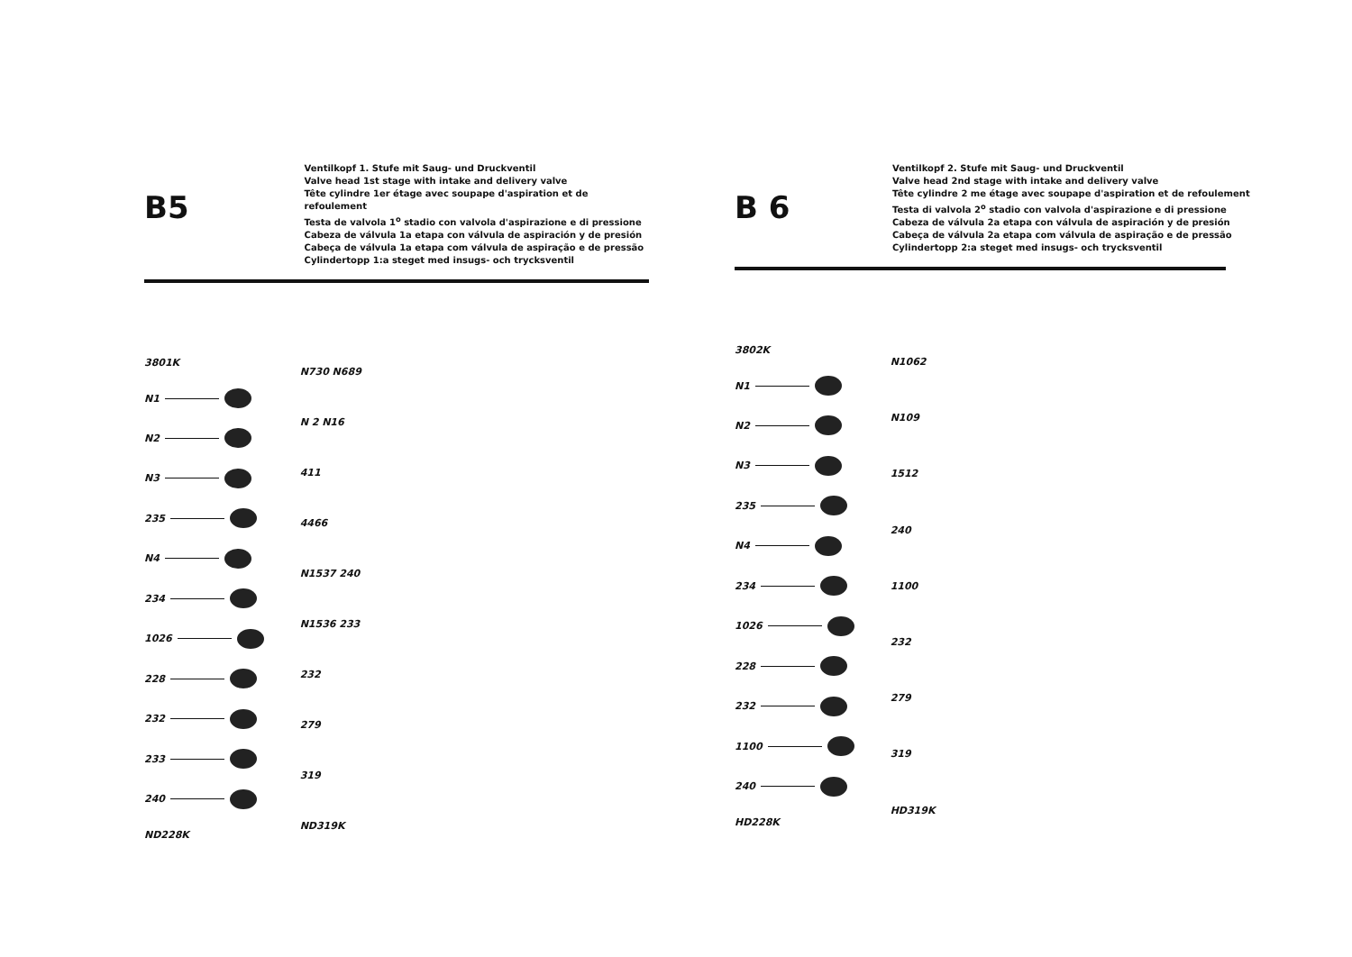B5
Ventilkopf 1. Stufe mit Saug- und Druckventil
Valve head 1st stage with intake and delivery valve
Tête cylindre 1er étage avec soupape d'aspiration et de refoulement
Testa de valvola 1<sup>o</sup> stadio con valvola d'aspirazione e di pressione
Cabeza de válvula 1a etapa con válvula de aspiración y de presión
Cabeça de válvula 1a etapa com válvula de aspiração e de pressão
Cylindertopp 1:a steget med insugs- och trycksventil
3801K
N1
N2
N3
235
N4
234
1026
228
232
233
240
ND228K
N730 N689
N 2 N16
411
4466
N1537 240
N1536 233
232
279
319
ND319K
B 6
Ventilkopf 2. Stufe mit Saug- und Druckventil
Valve head 2nd stage with intake and delivery valve
Tête cylindre 2 me étage avec soupape d'aspiration et de refoulement
Testa di valvola 2<sup>o</sup> stadio con valvola d'aspirazione e di pressione
Cabeza de válvula 2a etapa con válvula de aspiración y de presión
Cabeça de válvula 2a etapa com válvula de aspiração e de pressão
Cylindertopp 2:a steget med insugs- och trycksventil
3802K
N1
N2
N3
235
N4
234
1026
228
232
1100
240
HD228K
N1062
N109
1512
240
1100
232
279
319
HD319K